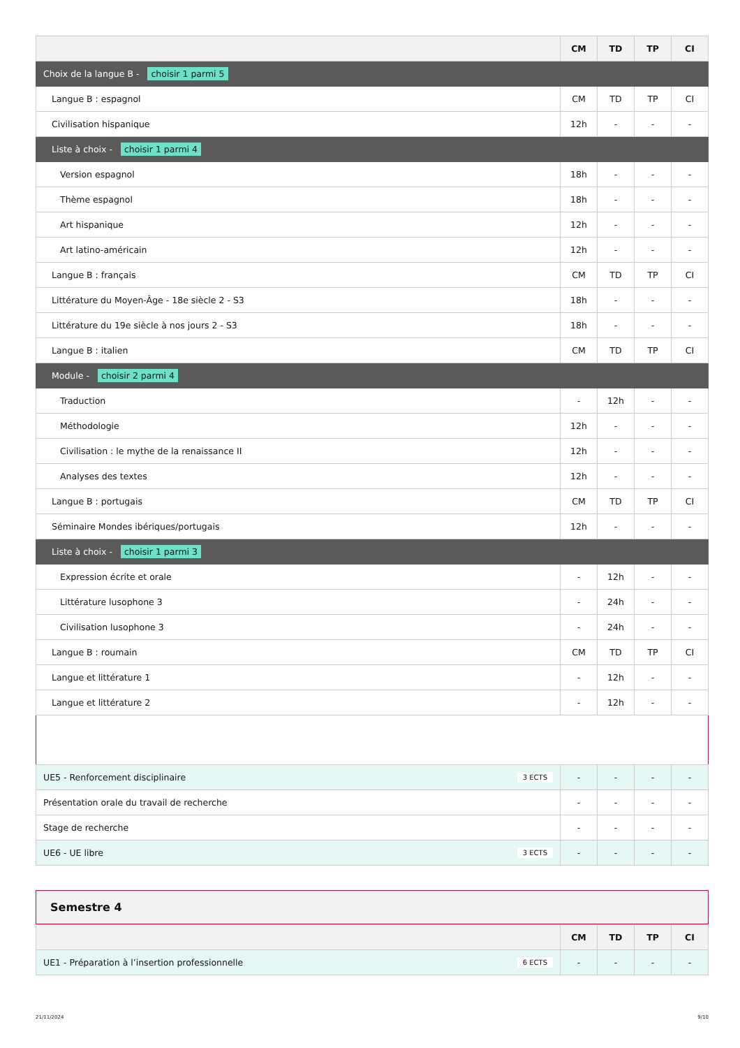| | CM | TD | TP | CI |
| --- | --- | --- | --- | --- |
| Choix de la langue B - choisir 1 parmi 5 | | | | |
| Langue B : espagnol | CM | TD | TP | CI |
| Civilisation hispanique | 12h | - | - | - |
| Liste à choix - choisir 1 parmi 4 | | | | |
| Version espagnol | 18h | - | - | - |
| Thème espagnol | 18h | - | - | - |
| Art hispanique | 12h | - | - | - |
| Art latino-américain | 12h | - | - | - |
| Langue B : français | CM | TD | TP | CI |
| Littérature du Moyen-Âge - 18e siècle 2 - S3 | 18h | - | - | - |
| Littérature du 19e siècle à nos jours 2 - S3 | 18h | - | - | - |
| Langue B : italien | CM | TD | TP | CI |
| Module - choisir 2 parmi 4 | | | | |
| Traduction | - | 12h | - | - |
| Méthodologie | 12h | - | - | - |
| Civilisation : le mythe de la renaissance II | 12h | - | - | - |
| Analyses des textes | 12h | - | - | - |
| Langue B : portugais | CM | TD | TP | CI |
| Séminaire Mondes ibériques/portugais | 12h | - | - | - |
| Liste à choix - choisir 1 parmi 3 | | | | |
| Expression écrite et orale | - | 12h | - | - |
| Littérature lusophone 3 | - | 24h | - | - |
| Civilisation lusophone 3 | - | 24h | - | - |
| Langue B : roumain | CM | TD | TP | CI |
| Langue et littérature 1 | - | 12h | - | - |
| Langue et littérature 2 | - | 12h | - | - |
| UE5 - Renforcement disciplinaire 3 ECTS | - | - | - | - |
| Présentation orale du travail de recherche | - | - | - | - |
| Stage de recherche | - | - | - | - |
| UE6 - UE libre 3 ECTS | - | - | - | - |
Semestre 4
| | CM | TD | TP | CI |
| --- | --- | --- | --- | --- |
| UE1 - Préparation à l’insertion professionnelle 6 ECTS | - | - | - | - |
21/11/2024 9/10